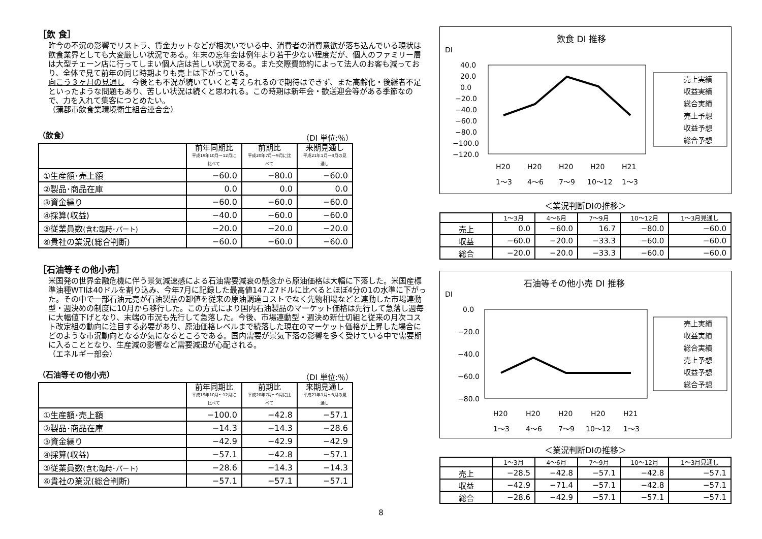［飲 食］
昨今の不況の影響でリストラ、賃金カットなどが相次いでいる中、消費者の消費意欲が落ち込んでいる現状は飲食業界としても大変厳しい状況である。年末の忘年会は例年より若干少ない程度だが、個人のファミリー層は大型チェーン店に行ってしまい個人店は苦しい状況である。また交際費節約によって法人のお客も減っており、全体で見て前年の同じ時期よりも売上は下がっている。
向こう３ヶ月の見通し　今後とも不況が続いていくと考えられるので期待はできず、また高齢化・後継者不足といったような問題もあり、苦しい状況は続くと思われる。この時期は新年会・歓送迎会等がある季節なので、力を入れて集客につとめたい。
（蒲郡市飲食業環境衛生組合連合会）
（飲食） （DI 単位:％）
| | 前年同期比 平成19年10月～12月に比べて | 前期比 平成20年7月～9月に比べて | 来期見通し 平成21年1月～3月の見通し |
| --- | --- | --- | --- |
| ①生産額･売上額 | −60.0 | −80.0 | −60.0 |
| ②製品･商品在庫 | 0.0 | 0.0 | 0.0 |
| ③資金繰り | −60.0 | −60.0 | −60.0 |
| ④採算(収益) | −40.0 | −60.0 | −60.0 |
| ⑤従業員数 (含む臨時･パート) | −20.0 | −20.0 | −20.0 |
| ⑥貴社の業況(総合判断) | −60.0 | −60.0 | −60.0 |
［石油等その他小売］
米国発の世界金融危機に伴う景気減速感による石油需要減衰の懸念から原油価格は大幅に下落した。米国産標準油種WTIは40ドルを割り込み、今年7月に記録した最高値147.27ドルに比べるとほぼ4分の1の水準に下がった。その中で一部石油元売が石油製品の卸値を従来の原油調達コストでなく先物相場などと連動した市場連動型・週決めの制度に10月から移行した。この方式により国内石油製品のマーケット価格は先行して急落し週毎に大幅値下げとなり、末端の市況も先行して急落した。今後、市場連動型・週決め新仕切組と従来の月次コスト改定組の動向に注目する必要があり、原油価格レベルまで続落した現在のマーケット価格が上昇した場合にどのような市況動向となるか気になるところである。国内需要が景気下落の影響を多く受けている中で需要期に入ることとなり、生産減の影響など需要減退が心配される。
（エネルギー部会）
（石油等その他小売） （DI 単位:％）
| | 前年同期比 平成19年10月～12月に比べて | 前期比 平成20年7月～9月に比べて | 来期見通し 平成21年1月～3月の見通し |
| --- | --- | --- | --- |
| ①生産額･売上額 | −100.0 | −42.8 | −57.1 |
| ②製品･商品在庫 | −14.3 | −14.3 | −28.6 |
| ③資金繰り | −42.9 | −42.9 | −42.9 |
| ④採算(収益) | −57.1 | −42.8 | −57.1 |
| ⑤従業員数 (含む臨時･パート) | −28.6 | −14.3 | −14.3 |
| ⑥貴社の業況(総合判断) | −57.1 | −57.1 | −57.1 |
飲食 DI 推移
DI
40.0
20.0
0.0
−20.0
−40.0
−60.0
−80.0
−100.0
−120.0
H20
H20
H20
H20
H21
1～3
4～6
7～9
10～12
1～3
売上実績
収益実績
総合実績
売上予想
収益予想
総合予想
＜業況判断DIの推移＞
| | 1～3月 | 4～6月 | 7～9月 | 10～12月 | 1～3月見通し |
| --- | --- | --- | --- | --- | --- |
| 売上 | 0.0 | −60.0 | 16.7 | −80.0 | −60.0 |
| 収益 | −60.0 | −20.0 | −33.3 | −60.0 | −60.0 |
| 総合 | −20.0 | −20.0 | −33.3 | −60.0 | −60.0 |
石油等その他小売 DI 推移
DI
0.0
−20.0
−40.0
−60.0
−80.0
H20
H20
H20
H20
H21
1～3
4～6
7～9
10～12
1～3
売上実績
収益実績
総合実績
売上予想
収益予想
総合予想
＜業況判断DIの推移＞
| | 1～3月 | 4～6月 | 7～9月 | 10～12月 | 1～3月見通し |
| --- | --- | --- | --- | --- | --- |
| 売上 | −28.5 | −42.8 | −57.1 | −42.8 | −57.1 |
| 収益 | −42.9 | −71.4 | −57.1 | −42.8 | −57.1 |
| 総合 | −28.6 | −42.9 | −57.1 | −57.1 | −57.1 |
8